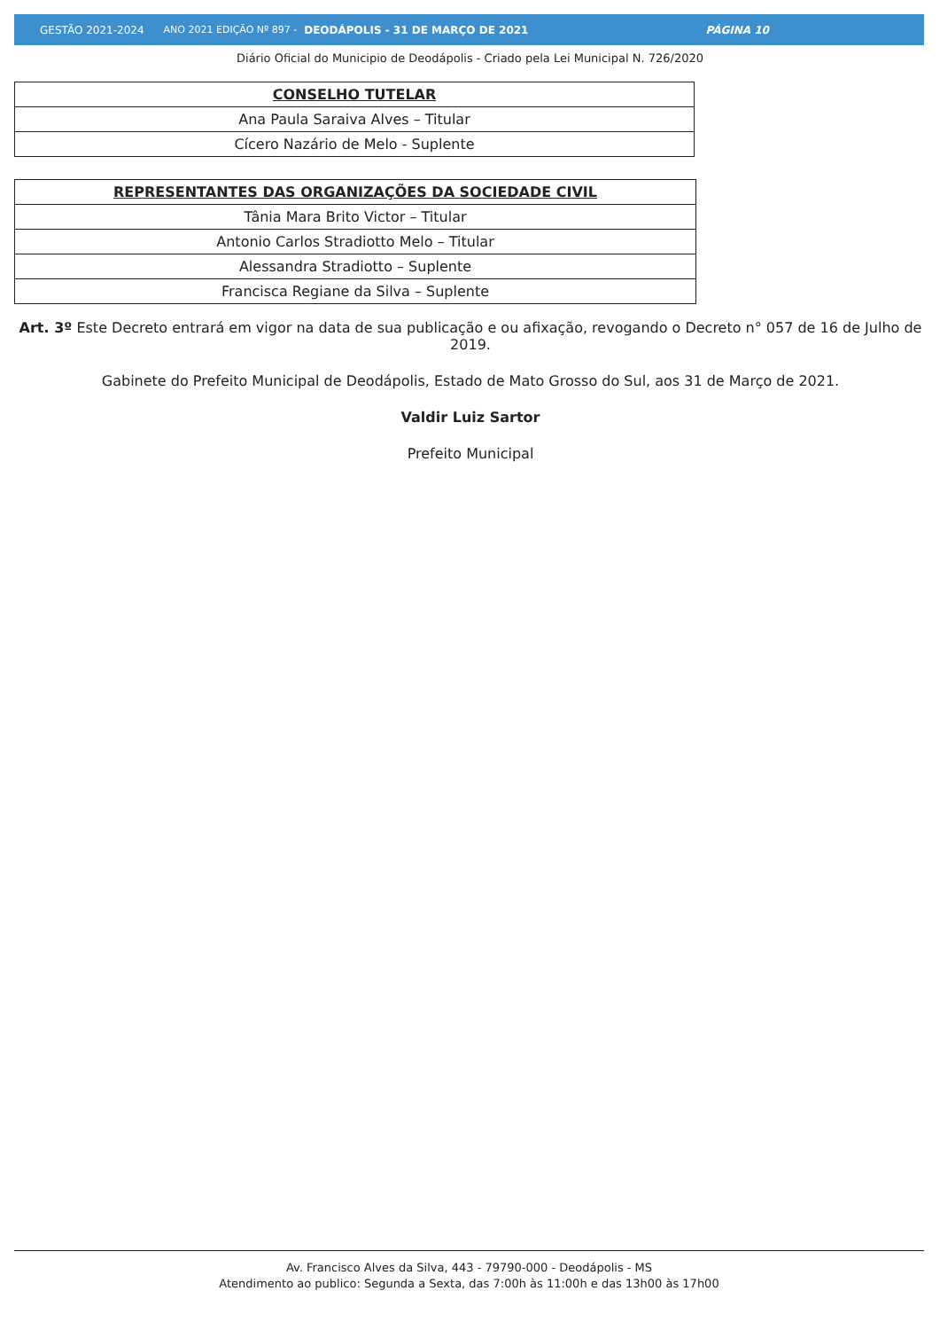GESTÃO 2021-2024 ANO 2021 EDIÇÃO Nº 897 - DEODÁPOLIS - 31 DE MARÇO DE 2021 PÁGINA 10
Diário Oficial do Municipio de Deodápolis - Criado pela Lei Municipal N. 726/2020
| CONSELHO TUTELAR |
| --- |
| Ana Paula Saraiva Alves – Titular |
| Cícero Nazário de Melo - Suplente |
| REPRESENTANTES DAS ORGANIZAÇÕES DA SOCIEDADE CIVIL |
| --- |
| Tânia Mara Brito Victor – Titular |
| Antonio Carlos Stradiotto Melo – Titular |
| Alessandra Stradiotto – Suplente |
| Francisca Regiane da Silva – Suplente |
Art. 3º Este Decreto entrará em vigor na data de sua publicação e ou afixação, revogando o Decreto n° 057 de 16 de Julho de 2019.
Gabinete do Prefeito Municipal de Deodápolis, Estado de Mato Grosso do Sul, aos 31 de Março de 2021.
Valdir Luiz Sartor
Prefeito Municipal
Av. Francisco Alves da Silva, 443 - 79790-000 - Deodápolis - MS
Atendimento ao publico: Segunda a Sexta, das 7:00h às 11:00h e das 13h00 às 17h00